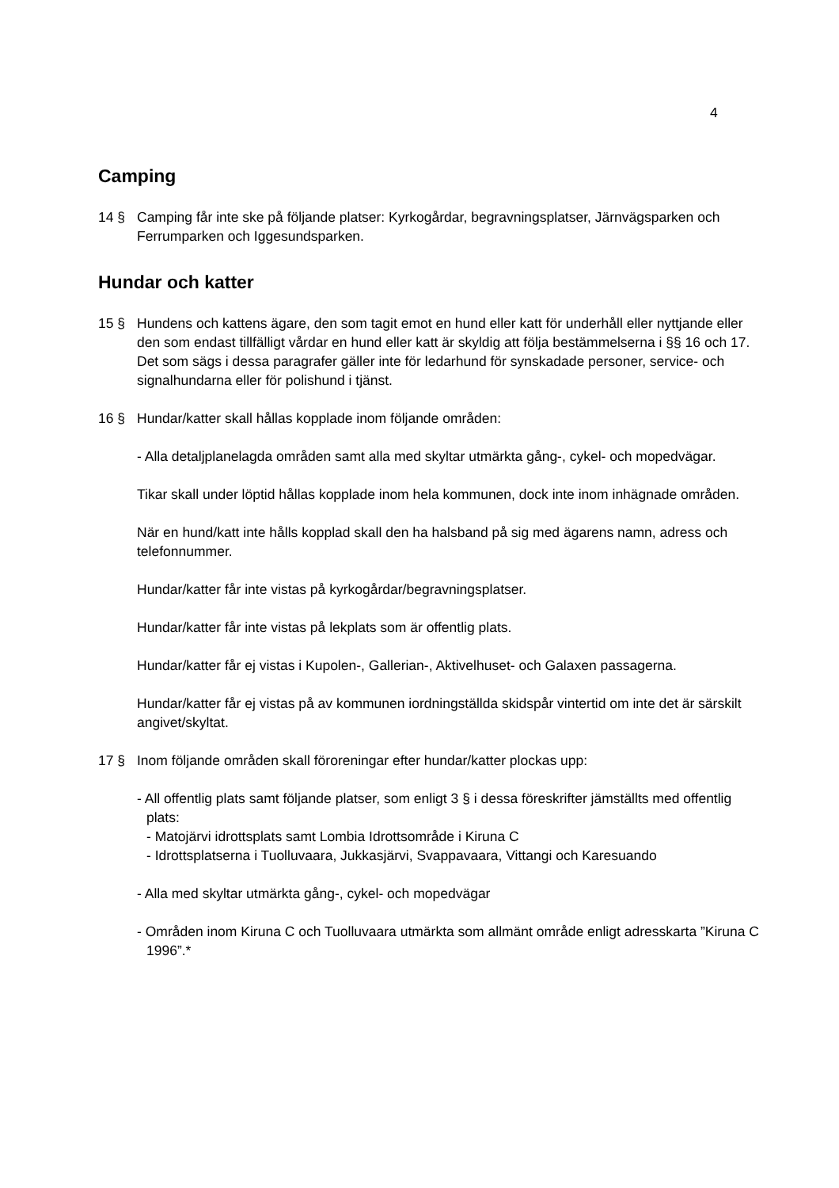4
Camping
14 § Camping får inte ske på följande platser: Kyrkogårdar, begravningsplatser, Järnvägsparken och Ferrumparken och Iggesundsparken.
Hundar och katter
15 § Hundens och kattens ägare, den som tagit emot en hund eller katt för underhåll eller nyttjande eller den som endast tillfälligt vårdar en hund eller katt är skyldig att följa bestämmelserna i §§ 16 och 17. Det som sägs i dessa paragrafer gäller inte för ledarhund för synskadade personer, service- och signalhundarna eller för polishund i tjänst.
16 § Hundar/katter skall hållas kopplade inom följande områden:
- Alla detaljplanelagda områden samt alla med skyltar utmärkta gång-, cykel- och mopedvägar.
Tikar skall under löptid hållas kopplade inom hela kommunen, dock inte inom inhägnade områden.
När en hund/katt inte hålls kopplad skall den ha halsband på sig med ägarens namn, adress och telefonnummer.
Hundar/katter får inte vistas på kyrkogårdar/begravningsplatser.
Hundar/katter får inte vistas på lekplats som är offentlig plats.
Hundar/katter får ej vistas i Kupolen-, Gallerian-, Aktivelhuset- och Galaxen passagerna.
Hundar/katter får ej vistas på av kommunen iordningställda skidspår vintertid om inte det är särskilt angivet/skyltat.
17 § Inom följande områden skall föroreningar efter hundar/katter plockas upp:
- All offentlig plats samt följande platser, som enligt 3 § i dessa föreskrifter jämställts med offentlig plats:
- Matojärvi idrottsplats samt Lombia Idrottsområde i Kiruna C
- Idrottsplatserna i Tuolluvaara, Jukkasjärvi, Svappavaara, Vittangi och Karesuando
- Alla med skyltar utmärkta gång-, cykel- och mopedvägar
- Områden inom Kiruna C och Tuolluvaara utmärkta som allmänt område enligt adresskarta ”Kiruna C 1996”.*